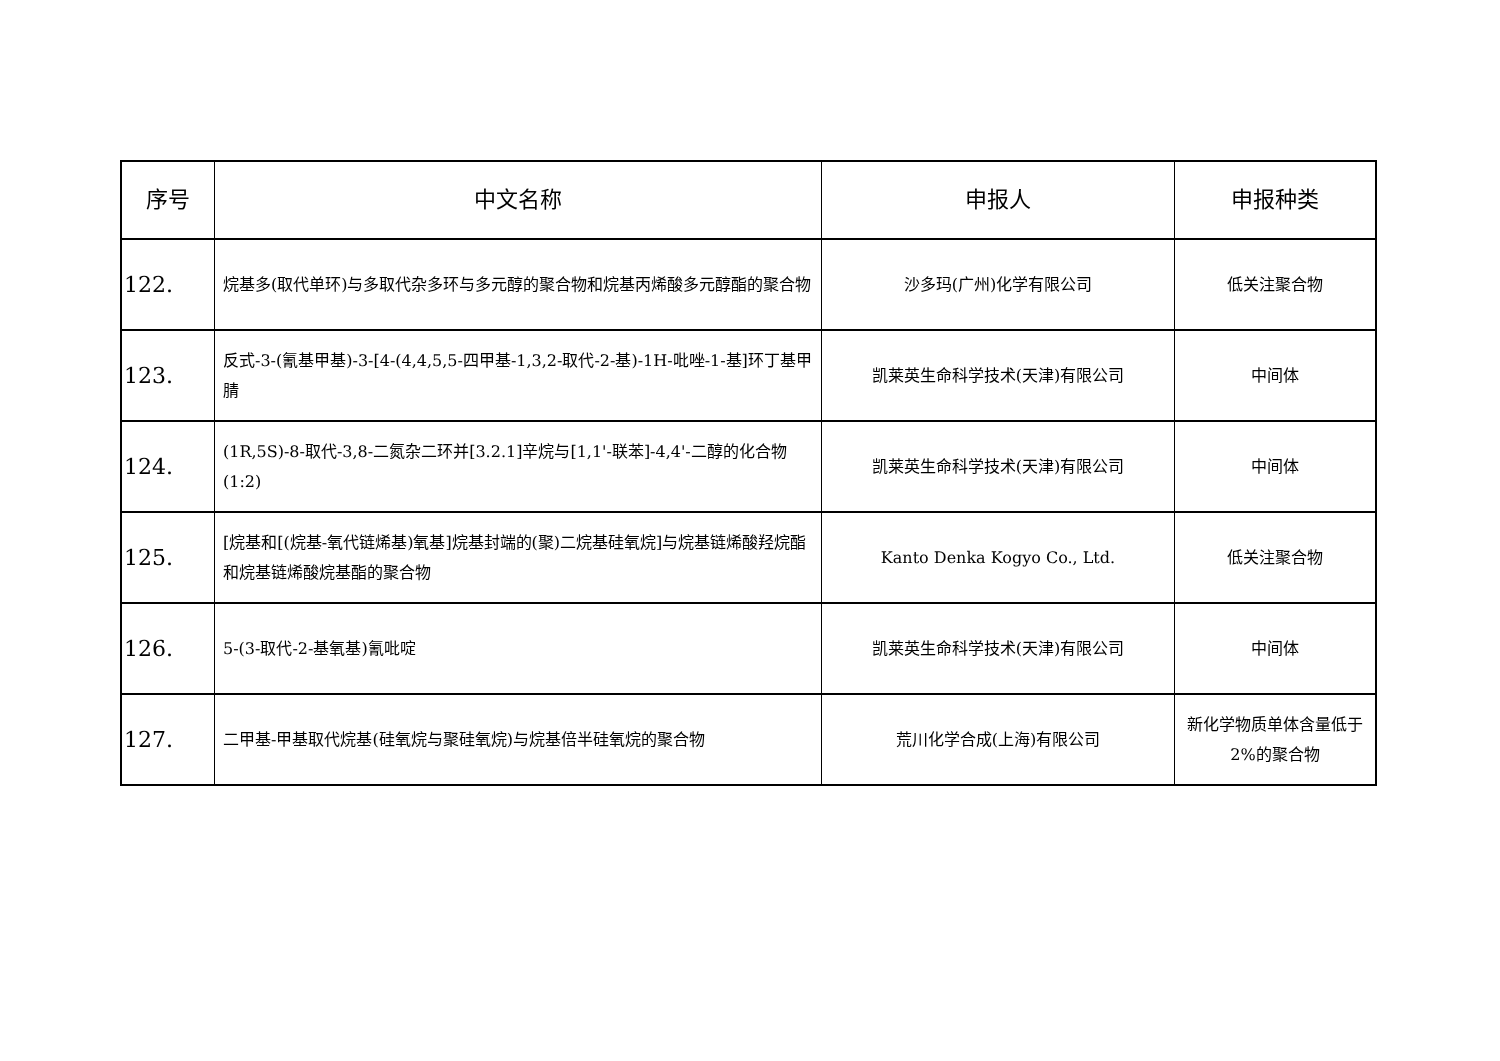| 序号 | 中文名称 | 申报人 | 申报种类 |
| --- | --- | --- | --- |
| 122. | 烷基多(取代单环)与多取代杂多环与多元醇的聚合物和烷基丙烯酸多元醇酯的聚合物 | 沙多玛(广州)化学有限公司 | 低关注聚合物 |
| 123. | 反式-3-(氰基甲基)-3-[4-(4,4,5,5-四甲基-1,3,2-取代-2-基)-1H-吡唑-1-基]环丁基甲腈 | 凯莱英生命科学技术(天津)有限公司 | 中间体 |
| 124. | (1R,5S)-8-取代-3,8-二氮杂二环并[3.2.1]辛烷与[1,1'-联苯]-4,4'-二醇的化合物(1:2) | 凯莱英生命科学技术(天津)有限公司 | 中间体 |
| 125. | [烷基和[(烷基-氧代链烯基)氧基]烷基封端的(聚)二烷基硅氧烷]与烷基链烯酸羟烷酯和烷基链烯酸烷基酯的聚合物 | Kanto Denka Kogyo Co., Ltd. | 低关注聚合物 |
| 126. | 5-(3-取代-2-基氧基)氰吡啶 | 凯莱英生命科学技术(天津)有限公司 | 中间体 |
| 127. | 二甲基-甲基取代烷基(硅氧烷与聚硅氧烷)与烷基倍半硅氧烷的聚合物 | 荒川化学合成(上海)有限公司 | 新化学物质单体含量低于 2%的聚合物 |